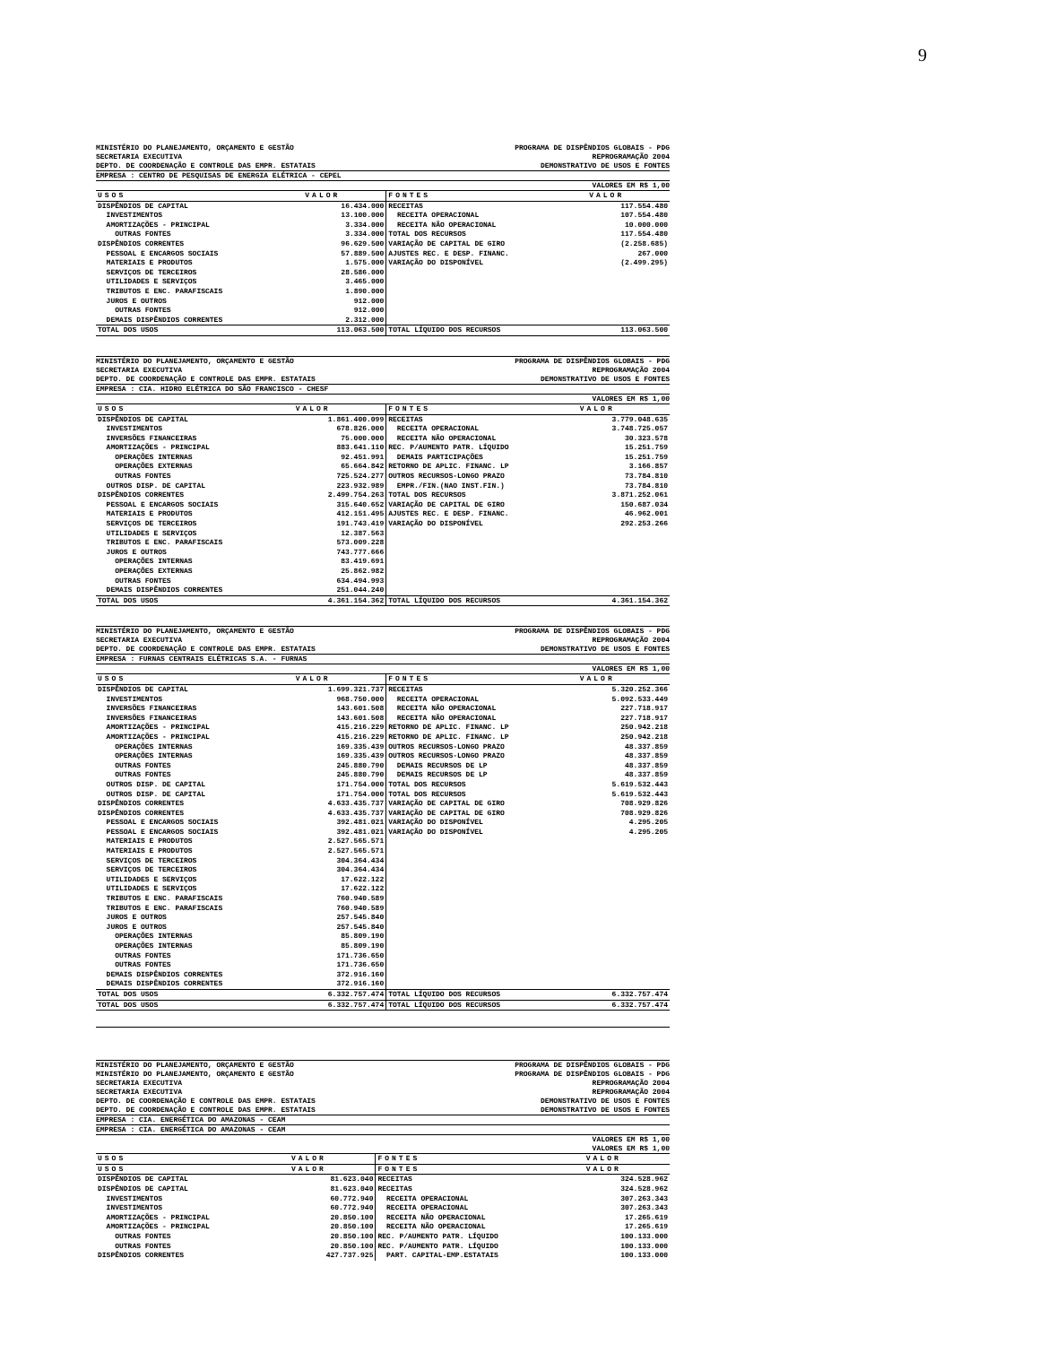9
MINISTÉRIO DO PLANEJAMENTO, ORÇAMENTO E GESTÃO PROGRAMA DE DISPÊNDIOS GLOBAIS - PDG
SECRETARIA EXECUTIVA REPROGRAMAÇÃO 2004
DEPTO. DE COORDENAÇÃO E CONTROLE DAS EMPR. ESTATAIS DEMONSTRATIVO DE USOS E FONTES
EMPRESA : CENTRO DE PESQUISAS DE ENERGIA ELÉTRICA - CEPEL
VALORES EM R$ 1,00
| USOS | VALOR | FONTES | VALOR |
| --- | --- | --- | --- |
| DISPÊNDIOS DE CAPITAL | 16.434.000 | RECEITAS | 117.554.480 |
| INVESTIMENTOS | 13.100.000 | RECEITA OPERACIONAL | 107.554.480 |
| AMORTIZAÇÕES - PRINCIPAL | 3.334.000 | RECEITA NÃO OPERACIONAL | 10.000.000 |
| OUTRAS FONTES | 3.334.000 | TOTAL DOS RECURSOS | 117.554.480 |
| DISPÊNDIOS CORRENTES | 96.629.500 | VARIAÇÃO DE CAPITAL DE GIRO | (2.258.685) |
| PESSOAL E ENCARGOS SOCIAIS | 57.889.500 | AJUSTES REC. E DESP. FINANC. | 267.000 |
| MATERIAIS E PRODUTOS | 1.575.000 | VARIAÇÃO DO DISPONÍVEL | (2.499.295) |
| SERVIÇOS DE TERCEIROS | 28.586.000 | | |
| UTILIDADES E SERVIÇOS | 3.465.000 | | |
| TRIBUTOS E ENC. PARAFISCAIS | 1.890.000 | | |
| JUROS E OUTROS | 912.000 | | |
| OUTRAS FONTES | 912.000 | | |
| DEMAIS DISPÊNDIOS CORRENTES | 2.312.000 | | |
| TOTAL DOS USOS | 113.063.500 | TOTAL LÍQUIDO DOS RECURSOS | 113.063.500 |
MINISTÉRIO DO PLANEJAMENTO, ORÇAMENTO E GESTÃO PROGRAMA DE DISPÊNDIOS GLOBAIS - PDG
SECRETARIA EXECUTIVA REPROGRAMAÇÃO 2004
DEPTO. DE COORDENAÇÃO E CONTROLE DAS EMPR. ESTATAIS DEMONSTRATIVO DE USOS E FONTES
EMPRESA : CIA. HIDRO ELÉTRICA DO SÃO FRANCISCO - CHESF
VALORES EM R$ 1,00
| USOS | VALOR | FONTES | VALOR |
| --- | --- | --- | --- |
| DISPÊNDIOS DE CAPITAL | 1.861.400.099 | RECEITAS | 3.779.048.635 |
| INVESTIMENTOS | 678.826.000 | RECEITA OPERACIONAL | 3.748.725.057 |
| INVERSÕES FINANCEIRAS | 75.000.000 | RECEITA NÃO OPERACIONAL | 30.323.578 |
| AMORTIZAÇÕES - PRINCIPAL | 883.641.110 | REC. P/AUMENTO PATR. LÍQUIDO | 15.251.759 |
| OPERAÇÕES INTERNAS | 92.451.991 | DEMAIS PARTICIPAÇÕES | 15.251.759 |
| OPERAÇÕES EXTERNAS | 65.664.842 | RETORNO DE APLIC. FINANC. LP | 3.166.857 |
| OUTRAS FONTES | 725.524.277 | OUTROS RECURSOS-LONGO PRAZO | 73.784.810 |
| OUTROS DISP. DE CAPITAL | 223.932.989 | EMPR./FIN.(NAO INST.FIN.) | 73.784.810 |
| DISPÊNDIOS CORRENTES | 2.499.754.263 | TOTAL DOS RECURSOS | 3.871.252.061 |
| PESSOAL E ENCARGOS SOCIAIS | 315.640.652 | VARIAÇÃO DE CAPITAL DE GIRO | 150.687.034 |
| MATERIAIS E PRODUTOS | 412.151.495 | AJUSTES REC. E DESP. FINANC. | 46.962.001 |
| SERVIÇOS DE TERCEIROS | 191.743.419 | VARIAÇÃO DO DISPONÍVEL | 292.253.266 |
| UTILIDADES E SERVIÇOS | 12.387.563 | | |
| TRIBUTOS E ENC. PARAFISCAIS | 573.009.228 | | |
| JUROS E OUTROS | 743.777.666 | | |
| OPERAÇÕES INTERNAS | 83.419.691 | | |
| OPERAÇÕES EXTERNAS | 25.862.982 | | |
| OUTRAS FONTES | 634.494.993 | | |
| DEMAIS DISPÊNDIOS CORRENTES | 251.044.240 | | |
| TOTAL DOS USOS | 4.361.154.362 | TOTAL LÍQUIDO DOS RECURSOS | 4.361.154.362 |
MINISTÉRIO DO PLANEJAMENTO, ORÇAMENTO E GESTÃO PROGRAMA DE DISPÊNDIOS GLOBAIS - PDG
SECRETARIA EXECUTIVA REPROGRAMAÇÃO 2004
DEPTO. DE COORDENAÇÃO E CONTROLE DAS EMPR. ESTATAIS DEMONSTRATIVO DE USOS E FONTES
EMPRESA : FURNAS CENTRAIS ELÉTRICAS S.A. - FURNAS
VALORES EM R$ 1,00
| USOS | VALOR | FONTES | VALOR |
| --- | --- | --- | --- |
| DISPÊNDIOS DE CAPITAL | 1.699.321.737 | RECEITAS | 5.320.252.366 |
| INVESTIMENTOS | 968.750.000 | RECEITA OPERACIONAL | 5.092.533.449 |
| INVERSÕES FINANCEIRAS | 143.601.508 | RECEITA NÃO OPERACIONAL | 227.718.917 |
| INVERSÕES FINANCEIRAS | 143.601.508 | RECEITA NÃO OPERACIONAL | 227.718.917 |
| AMORTIZAÇÕES - PRINCIPAL | 415.216.229 | RETORNO DE APLIC. FINANC. LP | 250.942.218 |
| AMORTIZAÇÕES - PRINCIPAL | 415.216.229 | RETORNO DE APLIC. FINANC. LP | 250.942.218 |
| OPERAÇÕES INTERNAS | 169.335.439 | OUTROS RECURSOS-LONGO PRAZO | 48.337.859 |
| OPERAÇÕES INTERNAS | 169.335.439 | OUTROS RECURSOS-LONGO PRAZO | 48.337.859 |
| OUTRAS FONTES | 245.880.790 | DEMAIS RECURSOS DE LP | 48.337.859 |
| OUTRAS FONTES | 245.880.790 | DEMAIS RECURSOS DE LP | 48.337.859 |
| OUTROS DISP. DE CAPITAL | 171.754.000 | TOTAL DOS RECURSOS | 5.619.532.443 |
| OUTROS DISP. DE CAPITAL | 171.754.000 | TOTAL DOS RECURSOS | 5.619.532.443 |
| DISPÊNDIOS CORRENTES | 4.633.435.737 | VARIAÇÃO DE CAPITAL DE GIRO | 708.929.826 |
| DISPÊNDIOS CORRENTES | 4.633.435.737 | VARIAÇÃO DE CAPITAL DE GIRO | 708.929.826 |
| PESSOAL E ENCARGOS SOCIAIS | 392.481.021 | VARIAÇÃO DO DISPONÍVEL | 4.295.205 |
| PESSOAL E ENCARGOS SOCIAIS | 392.481.021 | VARIAÇÃO DO DISPONÍVEL | 4.295.205 |
| MATERIAIS E PRODUTOS | 2.527.565.571 | | |
| MATERIAIS E PRODUTOS | 2.527.565.571 | | |
| SERVIÇOS DE TERCEIROS | 304.364.434 | | |
| SERVIÇOS DE TERCEIROS | 304.364.434 | | |
| UTILIDADES E SERVIÇOS | 17.622.122 | | |
| UTILIDADES E SERVIÇOS | 17.622.122 | | |
| TRIBUTOS E ENC. PARAFISCAIS | 760.940.589 | | |
| TRIBUTOS E ENC. PARAFISCAIS | 760.940.589 | | |
| JUROS E OUTROS | 257.545.840 | | |
| JUROS E OUTROS | 257.545.840 | | |
| OPERAÇÕES INTERNAS | 85.809.190 | | |
| OPERAÇÕES INTERNAS | 85.809.190 | | |
| OUTRAS FONTES | 171.736.650 | | |
| OUTRAS FONTES | 171.736.650 | | |
| DEMAIS DISPÊNDIOS CORRENTES | 372.916.160 | | |
| DEMAIS DISPÊNDIOS CORRENTES | 372.916.160 | | |
| TOTAL DOS USOS | 6.332.757.474 | TOTAL LÍQUIDO DOS RECURSOS | 6.332.757.474 |
| TOTAL DOS USOS | 6.332.757.474 | TOTAL LÍQUIDO DOS RECURSOS | 6.332.757.474 |
MINISTÉRIO DO PLANEJAMENTO, ORÇAMENTO E GESTÃO PROGRAMA DE DISPÊNDIOS GLOBAIS - PDG
MINISTÉRIO DO PLANEJAMENTO, ORÇAMENTO E GESTÃO PROGRAMA DE DISPÊNDIOS GLOBAIS - PDG
SECRETARIA EXECUTIVA REPROGRAMAÇÃO 2004
SECRETARIA EXECUTIVA REPROGRAMAÇÃO 2004
DEPTO. DE COORDENAÇÃO E CONTROLE DAS EMPR. ESTATAIS DEMONSTRATIVO DE USOS E FONTES
DEPTO. DE COORDENAÇÃO E CONTROLE DAS EMPR. ESTATAIS DEMONSTRATIVO DE USOS E FONTES
EMPRESA : CIA. ENERGÉTICA DO AMAZONAS - CEAM
EMPRESA : CIA. ENERGÉTICA DO AMAZONAS - CEAM
VALORES EM R$ 1,00
VALORES EM R$ 1,00
| USOS | VALOR | FONTES | VALOR |
| --- | --- | --- | --- |
| USOS | VALOR | FONTES | VALOR |
| DISPÊNDIOS DE CAPITAL | 81.623.040 | RECEITAS | 324.528.962 |
| DISPÊNDIOS DE CAPITAL | 81.623.040 | RECEITAS | 324.528.962 |
| INVESTIMENTOS | 60.772.940 | RECEITA OPERACIONAL | 307.263.343 |
| INVESTIMENTOS | 60.772.940 | RECEITA OPERACIONAL | 307.263.343 |
| AMORTIZAÇÕES - PRINCIPAL | 20.850.100 | RECEITA NÃO OPERACIONAL | 17.265.619 |
| AMORTIZAÇÕES - PRINCIPAL | 20.850.100 | RECEITA NÃO OPERACIONAL | 17.265.619 |
| OUTRAS FONTES | 20.850.100 | REC. P/AUMENTO PATR. LÍQUIDO | 100.133.000 |
| OUTRAS FONTES | 20.850.100 | REC. P/AUMENTO PATR. LÍQUIDO | 100.133.000 |
| DISPÊNDIOS CORRENTES | 427.737.925 | PART. CAPITAL-EMP.ESTATAIS | 100.133.000 |